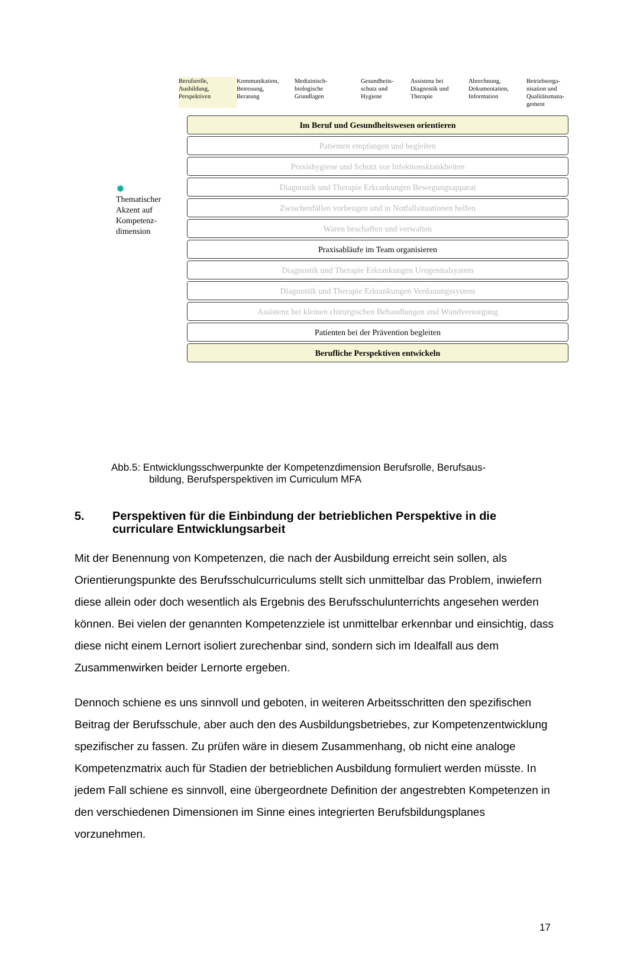Berufsrolle,
Ausbildung,
Perspektiven
Kommunikation,
Betreuung,
Beratung
Medizinisch-
biologische
Grundlagen
Gesundheits-
schutz und
Hygiene
Assistenz bei
Diagnostik und
Therapie
Abrechnung,
Dokumentation,
Information
Betriebsorga-
nisation und
Qualitätsmana-
gement
✹
Thematischer
Akzent auf
Kompetenz-
dimension
Im Beruf und Gesundheitswesen orientieren
Patienten empfangen und begleiten
Praxishygiene und Schutz vor Infektionskrankheiten
Diagnostik und Therapie Erkrankungen Bewegungsapparat
Zwischenfällen vorbeugen und in Notfallsituationen helfen
Waren beschaffen und verwalten
Praxisabläufe im Team organisieren
Diagnostik und Therapie Erkrankungen Urogenitalsystem
Diagnostik und Therapie Erkrankungen Verdauungssystem
Assistenz bei kleinen chirurgischen Behandlungen und Wundversorgung
Patienten bei der Prävention begleiten
Berufliche Perspektiven entwickeln
Abb.5: Entwicklungsschwerpunkte der Kompetenzdimension Berufsrolle, Berufsaus-
bildung, Berufsperspektiven im Curriculum MFA
5. Perspektiven für die Einbindung der betrieblichen Perspektive in die curriculare Entwicklungsarbeit
Mit der Benennung von Kompetenzen, die nach der Ausbildung erreicht sein sollen, als Orientierungspunkte des Berufsschulcurriculums stellt sich unmittelbar das Problem, inwiefern diese allein oder doch wesentlich als Ergebnis des Berufsschulunterrichts angesehen werden können. Bei vielen der genannten Kompetenzziele ist unmittelbar erkennbar und einsichtig, dass diese nicht einem Lernort isoliert zurechenbar sind, sondern sich im Idealfall aus dem Zusammenwirken beider Lernorte ergeben.
Dennoch schiene es uns sinnvoll und geboten, in weiteren Arbeitsschritten den spezifischen Beitrag der Berufsschule, aber auch den des Ausbildungsbetriebes, zur Kompetenzentwicklung spezifischer zu fassen. Zu prüfen wäre in diesem Zusammenhang, ob nicht eine analoge Kompetenzmatrix auch für Stadien der betrieblichen Ausbildung formuliert werden müsste. In jedem Fall schiene es sinnvoll, eine übergeordnete Definition der angestrebten Kompetenzen in den verschiedenen Dimensionen im Sinne eines integrierten Berufsbildungsplanes vorzunehmen.
17